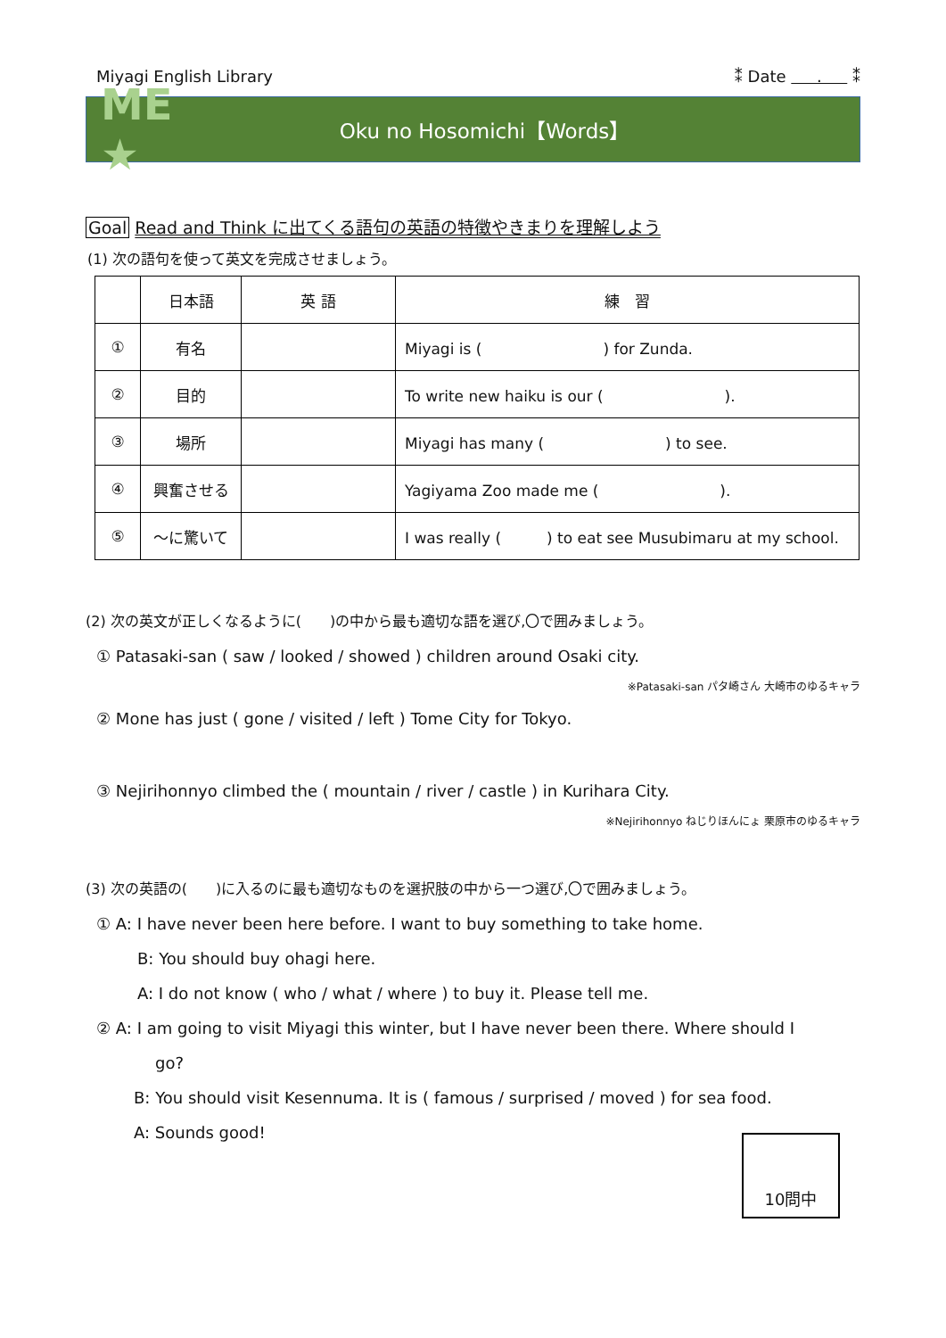Miyagi English Library ⁑ Date . ⁑
ME ★
Oku no Hosomichi【Words】
Goal Read and Think に出てくる語句の英語の特徴やきまりを理解しよう
(1) 次の語句を使って英文を完成させましょう。
| | 日本語 | 英 語 | 練 習 |
| --- | --- | --- | --- |
| ① | 有名 | | Miyagi is ( ) for Zunda. |
| ② | 目的 | | To write new haiku is our ( ). |
| ③ | 場所 | | Miyagi has many ( ) to see. |
| ④ | 興奮させる | | Yagiyama Zoo made me ( ). |
| ⑤ | ～に驚いて | | I was really ( ) to eat see Musubimaru at my school. |
(2) 次の英文が正しくなるように(　　)の中から最も適切な語を選び,〇で囲みましょう。
① Patasaki-san ( saw / looked / showed ) children around Osaki city.
※Patasaki-san パタ崎さん 大崎市のゆるキャラ
② Mone has just ( gone / visited / left ) Tome City for Tokyo.
③ Nejirihonnyo climbed the ( mountain / river / castle ) in Kurihara City.
※Nejirihonnyo ねじりほんにょ 栗原市のゆるキャラ
(3) 次の英語の(　　)に入るのに最も適切なものを選択肢の中から一つ選び,〇で囲みましょう。
① A: I have never been here before. I want to buy something to take home.
B: You should buy ohagi here.
A: I do not know ( who / what / where ) to buy it. Please tell me.
② A: I am going to visit Miyagi this winter, but I have never been there. Where should I
go?
B: You should visit Kesennuma. It is ( famous / surprised / moved ) for sea food.
A: Sounds good!
10問中